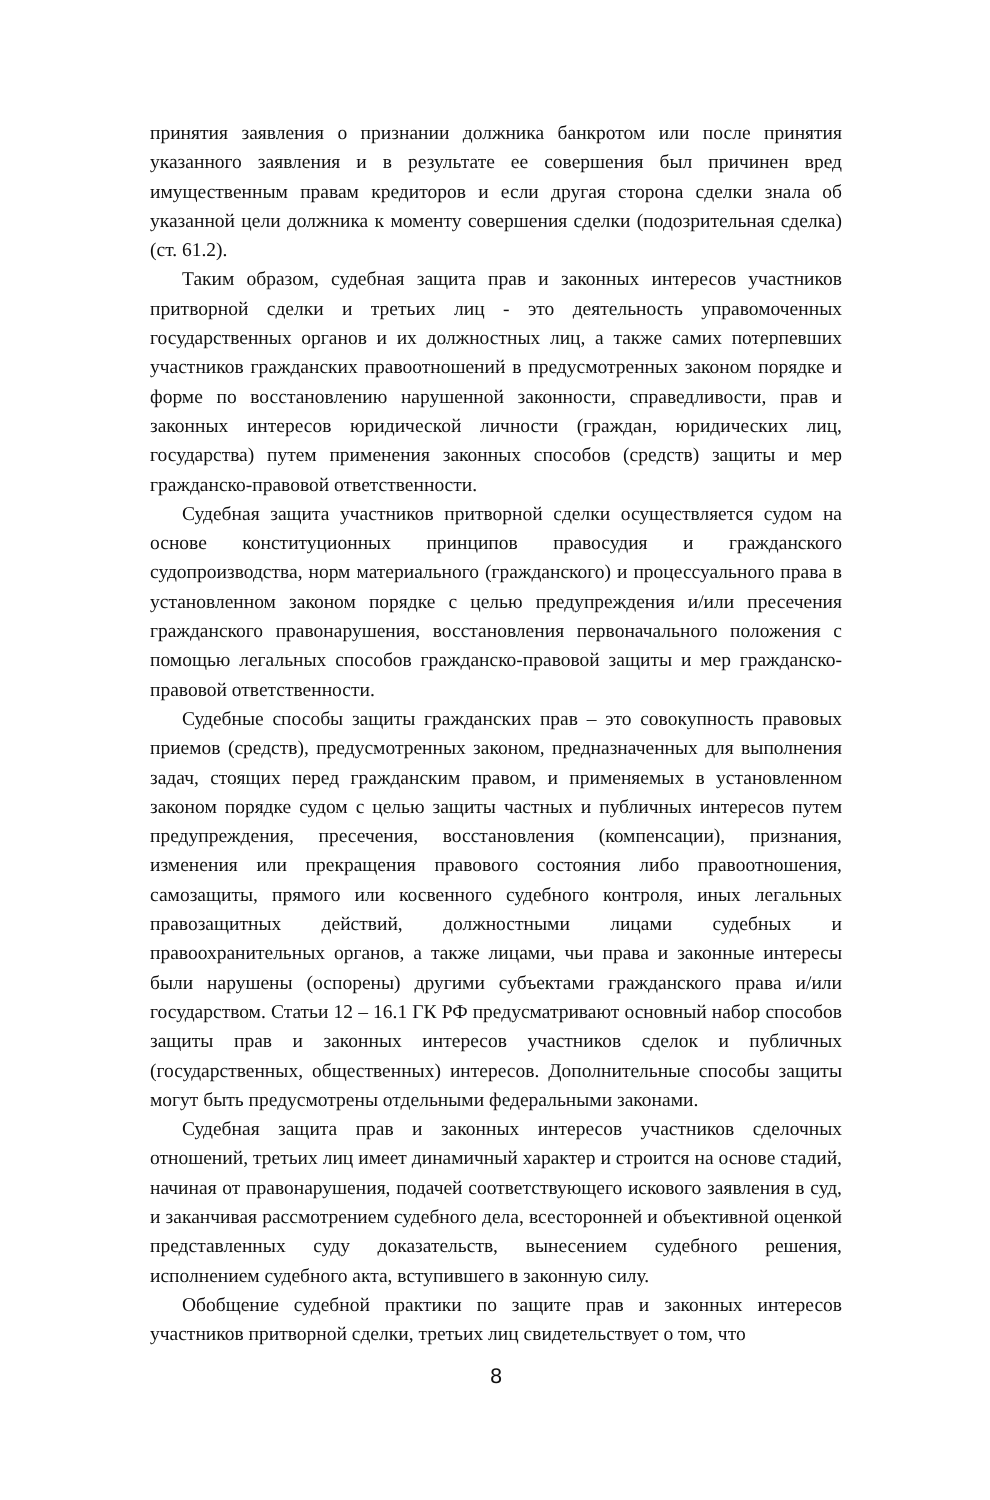принятия заявления о признании должника банкротом или после принятия указанного заявления и в результате ее совершения был причинен вред имущественным правам кредиторов и если другая сторона сделки знала об указанной цели должника к моменту совершения сделки (подозрительная сделка) (ст. 61.2).
Таким образом, судебная защита прав и законных интересов участников притворной сделки и третьих лиц - это деятельность управомоченных государственных органов и их должностных лиц, а также самих потерпевших участников гражданских правоотношений в предусмотренных законом порядке и форме по восстановлению нарушенной законности, справедливости, прав и законных интересов юридической личности (граждан, юридических лиц, государства) путем применения законных способов (средств) защиты и мер гражданско-правовой ответственности.
Судебная защита участников притворной сделки осуществляется судом на основе конституционных принципов правосудия и гражданского судопроизводства, норм материального (гражданского) и процессуального права в установленном законом порядке с целью предупреждения и/или пресечения гражданского правонарушения, восстановления первоначального положения с помощью легальных способов гражданско-правовой защиты и мер гражданско-правовой ответственности.
Судебные способы защиты гражданских прав – это совокупность правовых приемов (средств), предусмотренных законом, предназначенных для выполнения задач, стоящих перед гражданским правом, и применяемых в установленном законом порядке судом с целью защиты частных и публичных интересов путем предупреждения, пресечения, восстановления (компенсации), признания, изменения или прекращения правового состояния либо правоотношения, самозащиты, прямого или косвенного судебного контроля, иных легальных правозащитных действий, должностными лицами судебных и правоохранительных органов, а также лицами, чьи права и законные интересы были нарушены (оспорены) другими субъектами гражданского права и/или государством. Статьи 12 – 16.1 ГК РФ предусматривают основный набор способов защиты прав и законных интересов участников сделок и публичных (государственных, общественных) интересов. Дополнительные способы защиты могут быть предусмотрены отдельными федеральными законами.
Судебная защита прав и законных интересов участников сделочных отношений, третьих лиц имеет динамичный характер и строится на основе стадий, начиная от правонарушения, подачей соответствующего искового заявления в суд, и заканчивая рассмотрением судебного дела, всесторонней и объективной оценкой представленных суду доказательств, вынесением судебного решения, исполнением судебного акта, вступившего в законную силу.
Обобщение судебной практики по защите прав и законных интересов участников притворной сделки, третьих лиц свидетельствует о том, что
8